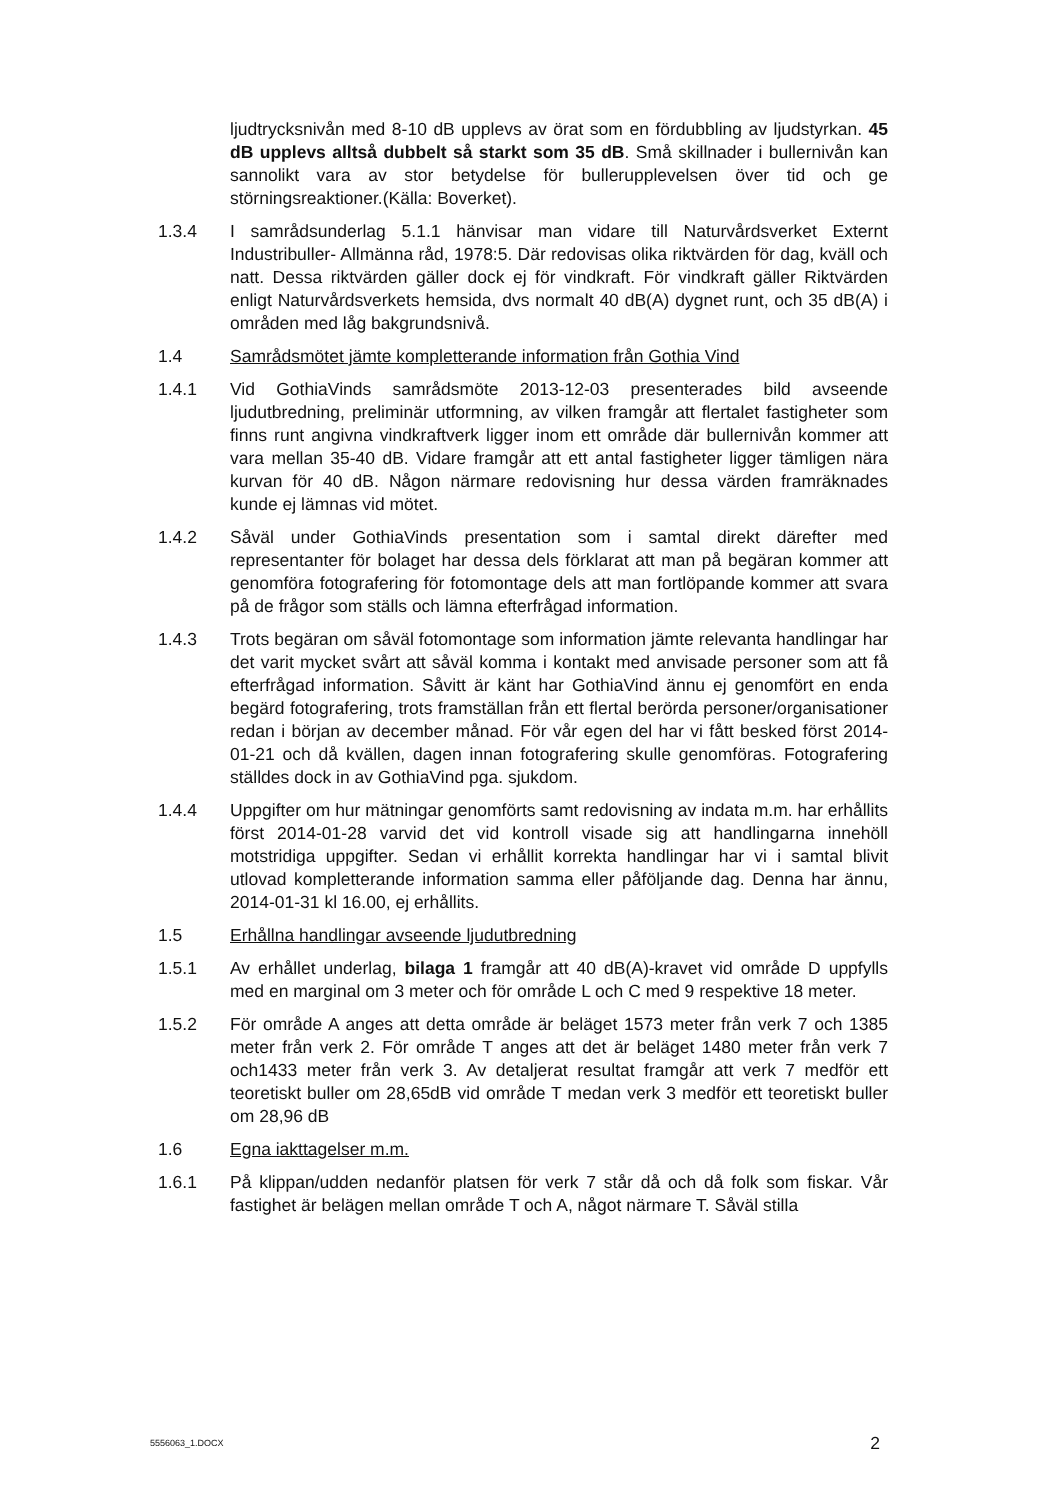ljudtrycksnivån med 8-10 dB upplevs av örat som en fördubbling av ljudstyrkan. 45 dB upplevs alltså dubbelt så starkt som 35 dB. Små skillnader i bullernivån kan sannolikt vara av stor betydelse för bullerupplevelsen över tid och ge störningsreaktioner.(Källa: Boverket).
1.3.4 I samrådsunderlag 5.1.1 hänvisar man vidare till Naturvårdsverket Externt Industribuller- Allmänna råd, 1978:5. Där redovisas olika riktvärden för dag, kväll och natt. Dessa riktvärden gäller dock ej för vindkraft. För vindkraft gäller Riktvärden enligt Naturvårdsverkets hemsida, dvs normalt 40 dB(A) dygnet runt, och 35 dB(A) i områden med låg bakgrundsnivå.
1.4 Samrådsmötet jämte kompletterande information från Gothia Vind
1.4.1 Vid GothiaVinds samrådsmöte 2013-12-03 presenterades bild avseende ljudutbredning, preliminär utformning, av vilken framgår att flertalet fastigheter som finns runt angivna vindkraftverk ligger inom ett område där bullernivån kommer att vara mellan 35-40 dB. Vidare framgår att ett antal fastigheter ligger tämligen nära kurvan för 40 dB. Någon närmare redovisning hur dessa värden framräknades kunde ej lämnas vid mötet.
1.4.2 Såväl under GothiaVinds presentation som i samtal direkt därefter med representanter för bolaget har dessa dels förklarat att man på begäran kommer att genomföra fotografering för fotomontage dels att man fortlöpande kommer att svara på de frågor som ställs och lämna efterfrågad information.
1.4.3 Trots begäran om såväl fotomontage som information jämte relevanta handlingar har det varit mycket svårt att såväl komma i kontakt med anvisade personer som att få efterfrågad information. Såvitt är känt har GothiaVind ännu ej genomfört en enda begärd fotografering, trots framställan från ett flertal berörda personer/organisationer redan i början av december månad. För vår egen del har vi fått besked först 2014-01-21 och då kvällen, dagen innan fotografering skulle genomföras. Fotografering ställdes dock in av GothiaVind pga. sjukdom.
1.4.4 Uppgifter om hur mätningar genomförts samt redovisning av indata m.m. har erhållits först 2014-01-28 varvid det vid kontroll visade sig att handlingarna innehöll motstridiga uppgifter. Sedan vi erhållit korrekta handlingar har vi i samtal blivit utlovad kompletterande information samma eller påföljande dag. Denna har ännu, 2014-01-31 kl 16.00, ej erhållits.
1.5 Erhållna handlingar avseende ljudutbredning
1.5.1 Av erhållet underlag, bilaga 1 framgår att 40 dB(A)-kravet vid område D uppfylls med en marginal om 3 meter och för område L och C med 9 respektive 18 meter.
1.5.2 För område A anges att detta område är beläget 1573 meter från verk 7 och 1385 meter från verk 2. För område T anges att det är beläget 1480 meter från verk 7 och1433 meter från verk 3. Av detaljerat resultat framgår att verk 7 medför ett teoretiskt buller om 28,65dB vid område T medan verk 3 medför ett teoretiskt buller om 28,96 dB
1.6 Egna iakttagelser m.m.
1.6.1 På klippan/udden nedanför platsen för verk 7 står då och då folk som fiskar. Vår fastighet är belägen mellan område T och A, något närmare T. Såväl stilla
5556063_1.DOCX 2